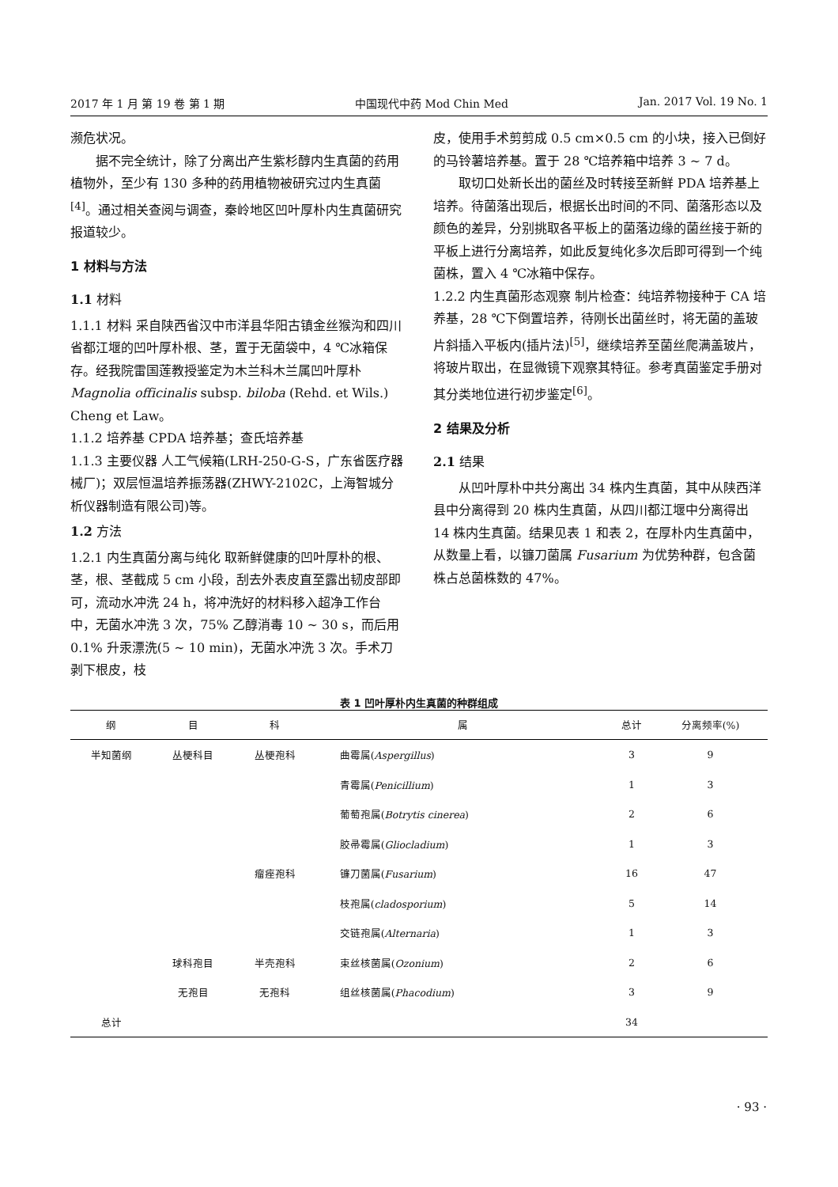2017 年 1 月 第 19 卷 第 1 期 中国现代中药 Mod Chin Med Jan. 2017 Vol. 19 No. 1
濒危状况。
据不完全统计，除了分离出产生紫杉醇内生真菌的药用植物外，至少有 130 多种的药用植物被研究过内生真菌<sup>[4]</sup>。通过相关查阅与调查，秦岭地区凹叶厚朴内生真菌研究报道较少。
1 材料与方法
1.1 材料
1.1.1 材料 采自陕西省汉中市洋县华阳古镇金丝猴沟和四川省都江堰的凹叶厚朴根、茎，置于无菌袋中，4 ℃冰箱保存。经我院雷国莲教授鉴定为木兰科木兰属凹叶厚朴 Magnolia officinalis subsp. biloba (Rehd. et Wils.) Cheng et Law。
1.1.2 培养基 CPDA 培养基；查氏培养基
1.1.3 主要仪器 人工气候箱(LRH-250-G-S，广东省医疗器械厂)；双层恒温培养振荡器(ZHWY-2102C，上海智城分析仪器制造有限公司)等。
1.2 方法
1.2.1 内生真菌分离与纯化 取新鲜健康的凹叶厚朴的根、茎，根、茎截成 5 cm 小段，刮去外表皮直至露出韧皮部即可，流动水冲洗 24 h，将冲洗好的材料移入超净工作台中，无菌水冲洗 3 次，75% 乙醇消毒 10 ~ 30 s，而后用 0.1% 升汞漂洗(5 ~ 10 min)，无菌水冲洗 3 次。手术刀剥下根皮，枝
皮，使用手术剪剪成 0.5 cm×0.5 cm 的小块，接入已倒好的马铃薯培养基。置于 28 ℃培养箱中培养 3 ~ 7 d。
取切口处新长出的菌丝及时转接至新鲜 PDA 培养基上培养。待菌落出现后，根据长出时间的不同、菌落形态以及颜色的差异，分别挑取各平板上的菌落边缘的菌丝接于新的平板上进行分离培养，如此反复纯化多次后即可得到一个纯菌株，置入 4 ℃冰箱中保存。
1.2.2 内生真菌形态观察 制片检查：纯培养物接种于 CA 培养基，28 ℃下倒置培养，待刚长出菌丝时，将无菌的盖玻片斜插入平板内(插片法)<sup>[5]</sup>，继续培养至菌丝爬满盖玻片，将玻片取出，在显微镜下观察其特征。参考真菌鉴定手册对其分类地位进行初步鉴定<sup>[6]</sup>。
2 结果及分析
2.1 结果
从凹叶厚朴中共分离出 34 株内生真菌，其中从陕西洋县中分离得到 20 株内生真菌，从四川都江堰中分离得出 14 株内生真菌。结果见表 1 和表 2，在厚朴内生真菌中，从数量上看，以镰刀菌属 Fusarium 为优势种群，包含菌株占总菌株数的 47%。
表 1 凹叶厚朴内生真菌的种群组成
| 纲 | 目 | 科 | 属 | 总计 | 分离频率(%) |
| --- | --- | --- | --- | --- | --- |
| 半知菌纲 | 丛梗科目 | 丛梗孢科 | 曲霉属( Aspergillus ) | 3 | 9 |
| | | | 青霉属( Penicillium ) | 1 | 3 |
| | | | 葡萄孢属( Botrytis cinerea ) | 2 | 6 |
| | | | 胶帚霉属( Gliocladium ) | 1 | 3 |
| | | 瘤痤孢科 | 镰刀菌属( Fusarium ) | 16 | 47 |
| | | | 枝孢属( cladosporium ) | 5 | 14 |
| | | | 交链孢属( Alternaria ) | 1 | 3 |
| | 球科孢目 | 半壳孢科 | 束丝核菌属( Ozonium ) | 2 | 6 |
| | 无孢目 | 无孢科 | 组丝核菌属( Phacodium ) | 3 | 9 |
| 总计 | | | | 34 | |
· 93 ·